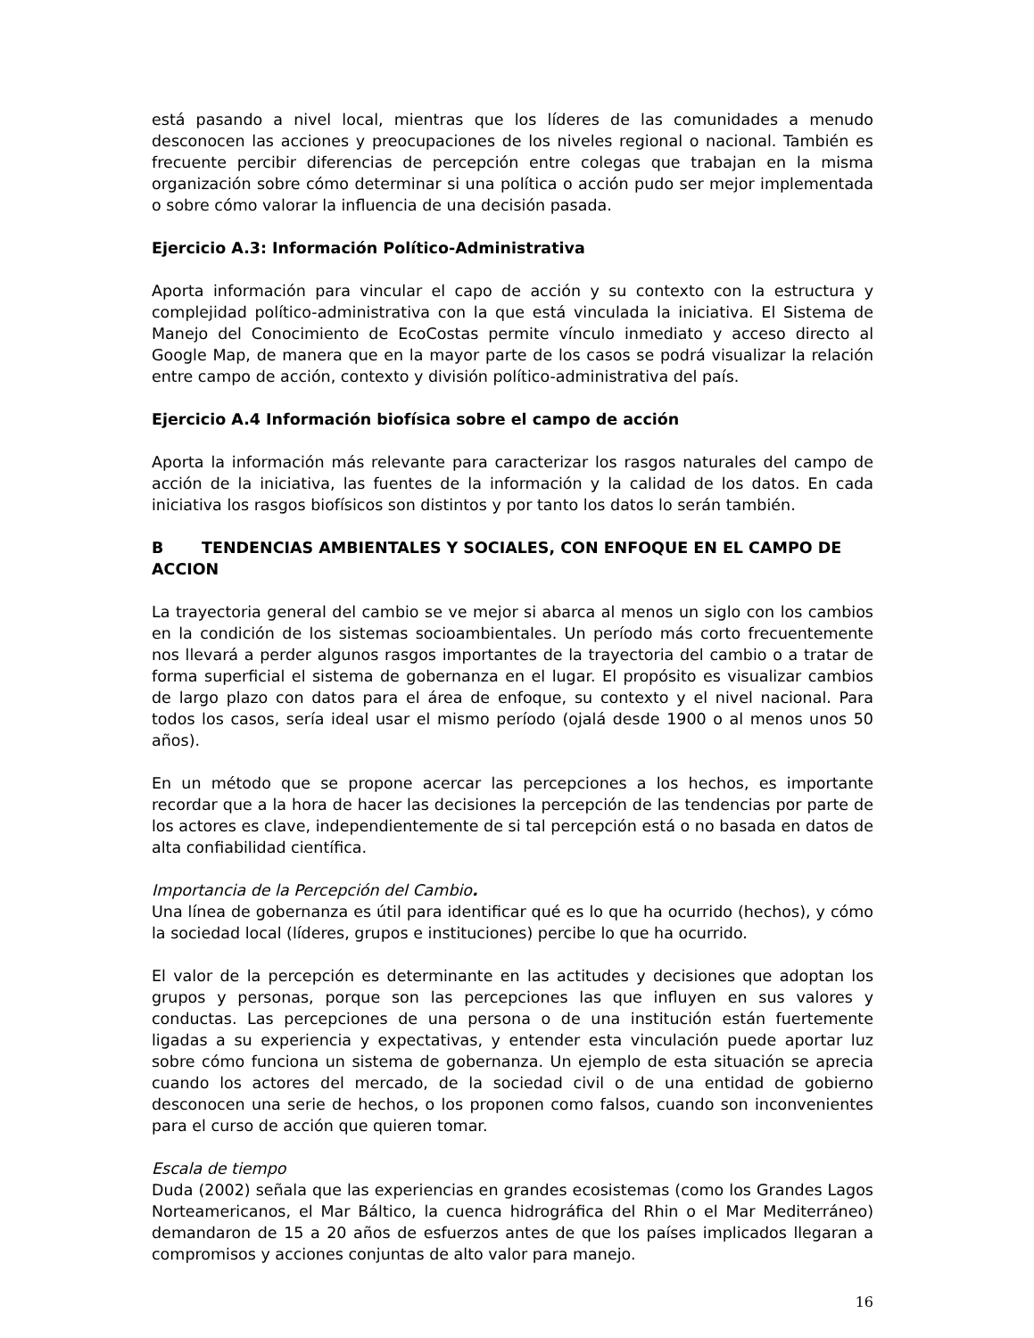está pasando a nivel local, mientras que los líderes de las comunidades a menudo desconocen las acciones y preocupaciones de los niveles regional o nacional. También es frecuente percibir diferencias de percepción entre colegas que trabajan en la misma organización sobre cómo determinar si una política o acción pudo ser mejor implementada o sobre cómo valorar la influencia de una decisión pasada.
Ejercicio A.3: Información Político-Administrativa
Aporta información para vincular el capo de acción y su contexto con la estructura y complejidad político-administrativa con la que está vinculada la iniciativa. El Sistema de Manejo del Conocimiento de EcoCostas permite vínculo inmediato y acceso directo al Google Map, de manera que en la mayor parte de los casos se podrá visualizar la relación entre campo de acción, contexto y división político-administrativa del país.
Ejercicio A.4 Información biofísica sobre el campo de acción
Aporta la información más relevante para caracterizar los rasgos naturales del campo de acción de la iniciativa, las fuentes de la información y la calidad de los datos. En cada iniciativa los rasgos biofísicos son distintos y por tanto los datos lo serán también.
B TENDENCIAS AMBIENTALES Y SOCIALES, CON ENFOQUE EN EL CAMPO DE ACCION
La trayectoria general del cambio se ve mejor si abarca al menos un siglo con los cambios en la condición de los sistemas socioambientales. Un período más corto frecuentemente nos llevará a perder algunos rasgos importantes de la trayectoria del cambio o a tratar de forma superficial el sistema de gobernanza en el lugar. El propósito es visualizar cambios de largo plazo con datos para el área de enfoque, su contexto y el nivel nacional. Para todos los casos, sería ideal usar el mismo período (ojalá desde 1900 o al menos unos 50 años).
En un método que se propone acercar las percepciones a los hechos, es importante recordar que a la hora de hacer las decisiones la percepción de las tendencias por parte de los actores es clave, independientemente de si tal percepción está o no basada en datos de alta confiabilidad científica.
Importancia de la Percepción del Cambio.
Una línea de gobernanza es útil para identificar qué es lo que ha ocurrido (hechos), y cómo la sociedad local (líderes, grupos e instituciones) percibe lo que ha ocurrido.
El valor de la percepción es determinante en las actitudes y decisiones que adoptan los grupos y personas, porque son las percepciones las que influyen en sus valores y conductas. Las percepciones de una persona o de una institución están fuertemente ligadas a su experiencia y expectativas, y entender esta vinculación puede aportar luz sobre cómo funciona un sistema de gobernanza. Un ejemplo de esta situación se aprecia cuando los actores del mercado, de la sociedad civil o de una entidad de gobierno desconocen una serie de hechos, o los proponen como falsos, cuando son inconvenientes para el curso de acción que quieren tomar.
Escala de tiempo
Duda (2002) señala que las experiencias en grandes ecosistemas (como los Grandes Lagos Norteamericanos, el Mar Báltico, la cuenca hidrográfica del Rhin o el Mar Mediterráneo) demandaron de 15 a 20 años de esfuerzos antes de que los países implicados llegaran a compromisos y acciones conjuntas de alto valor para manejo.
16